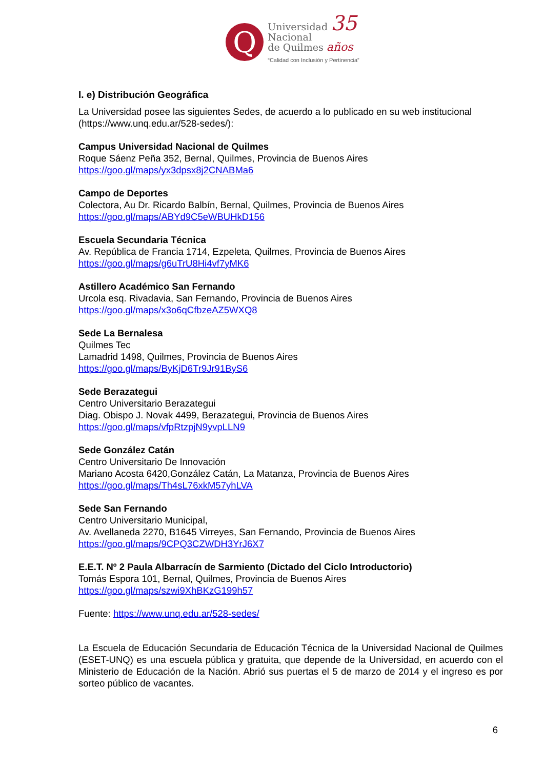Q
Universidad 35
Nacional
de Quilmes años
“Calidad con Inclusión y Pertinencia”
I. e) Distribución Geográfica
La Universidad posee las siguientes Sedes, de acuerdo a lo publicado en su web institucional (https://www.unq.edu.ar/528-sedes/):
Campus Universidad Nacional de Quilmes
Roque Sáenz Peña 352, Bernal, Quilmes, Provincia de Buenos Aires
https://goo.gl/maps/yx3dpsx8j2CNABMa6
Campo de Deportes
Colectora, Au Dr. Ricardo Balbín, Bernal, Quilmes, Provincia de Buenos Aires
https://goo.gl/maps/ABYd9C5eWBUHkD156
Escuela Secundaria Técnica
Av. República de Francia 1714, Ezpeleta, Quilmes, Provincia de Buenos Aires
https://goo.gl/maps/g6uTrU8Hi4vf7yMK6
Astillero Académico San Fernando
Urcola esq. Rivadavia, San Fernando, Provincia de Buenos Aires
https://goo.gl/maps/x3o6qCfbzeAZ5WXQ8
Sede La Bernalesa
Quilmes Tec
Lamadrid 1498, Quilmes, Provincia de Buenos Aires
https://goo.gl/maps/ByKjD6Tr9Jr91ByS6
Sede Berazategui
Centro Universitario Berazategui
Diag. Obispo J. Novak 4499, Berazategui, Provincia de Buenos Aires
https://goo.gl/maps/vfpRtzpjN9yvpLLN9
Sede González Catán
Centro Universitario De Innovación
Mariano Acosta 6420,González Catán, La Matanza, Provincia de Buenos Aires
https://goo.gl/maps/Th4sL76xkM57yhLVA
Sede San Fernando
Centro Universitario Municipal,
Av. Avellaneda 2270, B1645 Virreyes, San Fernando, Provincia de Buenos Aires
https://goo.gl/maps/9CPQ3CZWDH3YrJ6X7
E.E.T. Nº 2 Paula Albarracín de Sarmiento (Dictado del Ciclo Introductorio)
Tomás Espora 101, Bernal, Quilmes, Provincia de Buenos Aires
https://goo.gl/maps/szwi9XhBKzG199h57
Fuente: https://www.unq.edu.ar/528-sedes/
La Escuela de Educación Secundaria de Educación Técnica de la Universidad Nacional de Quilmes (ESET-UNQ) es una escuela pública y gratuita, que depende de la Universidad, en acuerdo con el Ministerio de Educación de la Nación. Abrió sus puertas el 5 de marzo de 2014 y el ingreso es por sorteo público de vacantes.
6